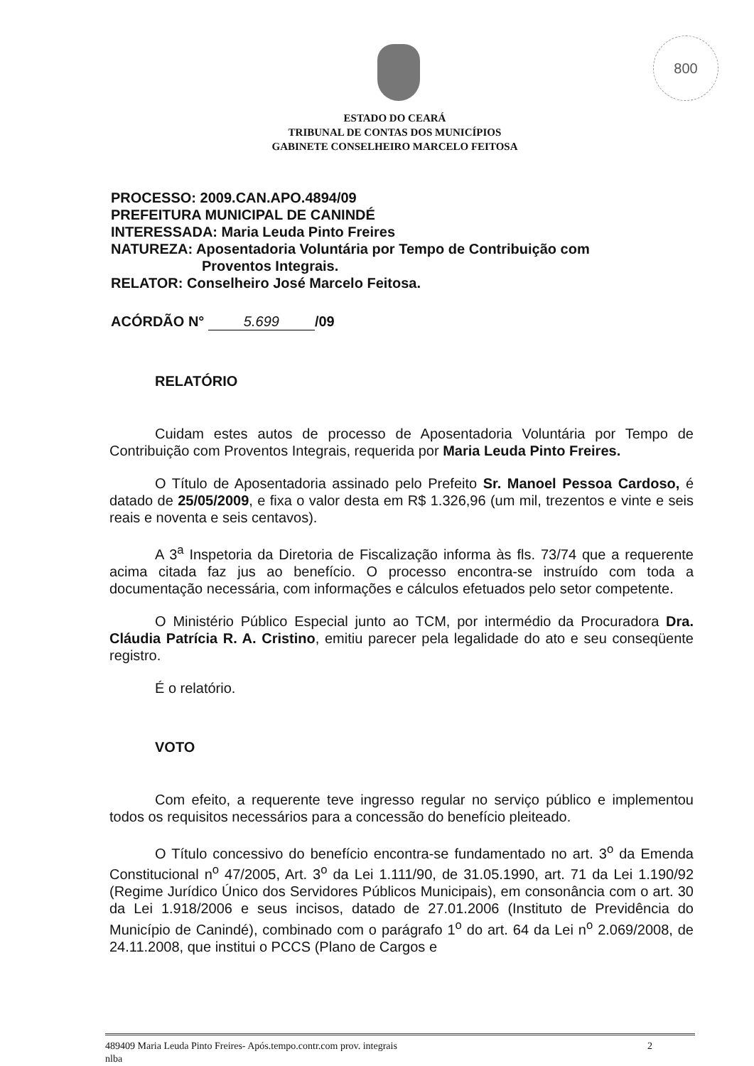800
ESTADO DO CEARÁ
TRIBUNAL DE CONTAS DOS MUNICÍPIOS
GABINETE CONSELHEIRO MARCELO FEITOSA
PROCESSO: 2009.CAN.APO.4894/09
PREFEITURA MUNICIPAL DE CANINDÉ
INTERESSADA: Maria Leuda Pinto Freires
NATUREZA: Aposentadoria Voluntária por Tempo de Contribuição com
Proventos Integrais.
RELATOR: Conselheiro José Marcelo Feitosa.
ACÓRDÃO N° 5.699 /09
RELATÓRIO
Cuidam estes autos de processo de Aposentadoria Voluntária por Tempo de Contribuição com Proventos Integrais, requerida por Maria Leuda Pinto Freires.
O Título de Aposentadoria assinado pelo Prefeito Sr. Manoel Pessoa Cardoso, é datado de 25/05/2009, e fixa o valor desta em R$ 1.326,96 (um mil, trezentos e vinte e seis reais e noventa e seis centavos).
A 3<sup>a</sup> Inspetoria da Diretoria de Fiscalização informa às fls. 73/74 que a requerente acima citada faz jus ao benefício. O processo encontra-se instruído com toda a documentação necessária, com informações e cálculos efetuados pelo setor competente.
O Ministério Público Especial junto ao TCM, por intermédio da Procuradora Dra. Cláudia Patrícia R. A. Cristino, emitiu parecer pela legalidade do ato e seu conseqüente registro.
É o relatório.
VOTO
Com efeito, a requerente teve ingresso regular no serviço público e implementou todos os requisitos necessários para a concessão do benefício pleiteado.
O Título concessivo do benefício encontra-se fundamentado no art. 3<sup>o</sup> da Emenda Constitucional n<sup>o</sup> 47/2005, Art. 3<sup>o</sup> da Lei 1.111/90, de 31.05.1990, art. 71 da Lei 1.190/92 (Regime Jurídico Único dos Servidores Públicos Municipais), em consonância com o art. 30 da Lei 1.918/2006 e seus incisos, datado de 27.01.2006 (Instituto de Previdência do Município de Canindé), combinado com o parágrafo 1<sup>o</sup> do art. 64 da Lei n<sup>o</sup> 2.069/2008, de 24.11.2008, que institui o PCCS (Plano de Cargos e
489409 Maria Leuda Pinto Freires- Após.tempo.contr.com prov. integrais 2
nlba